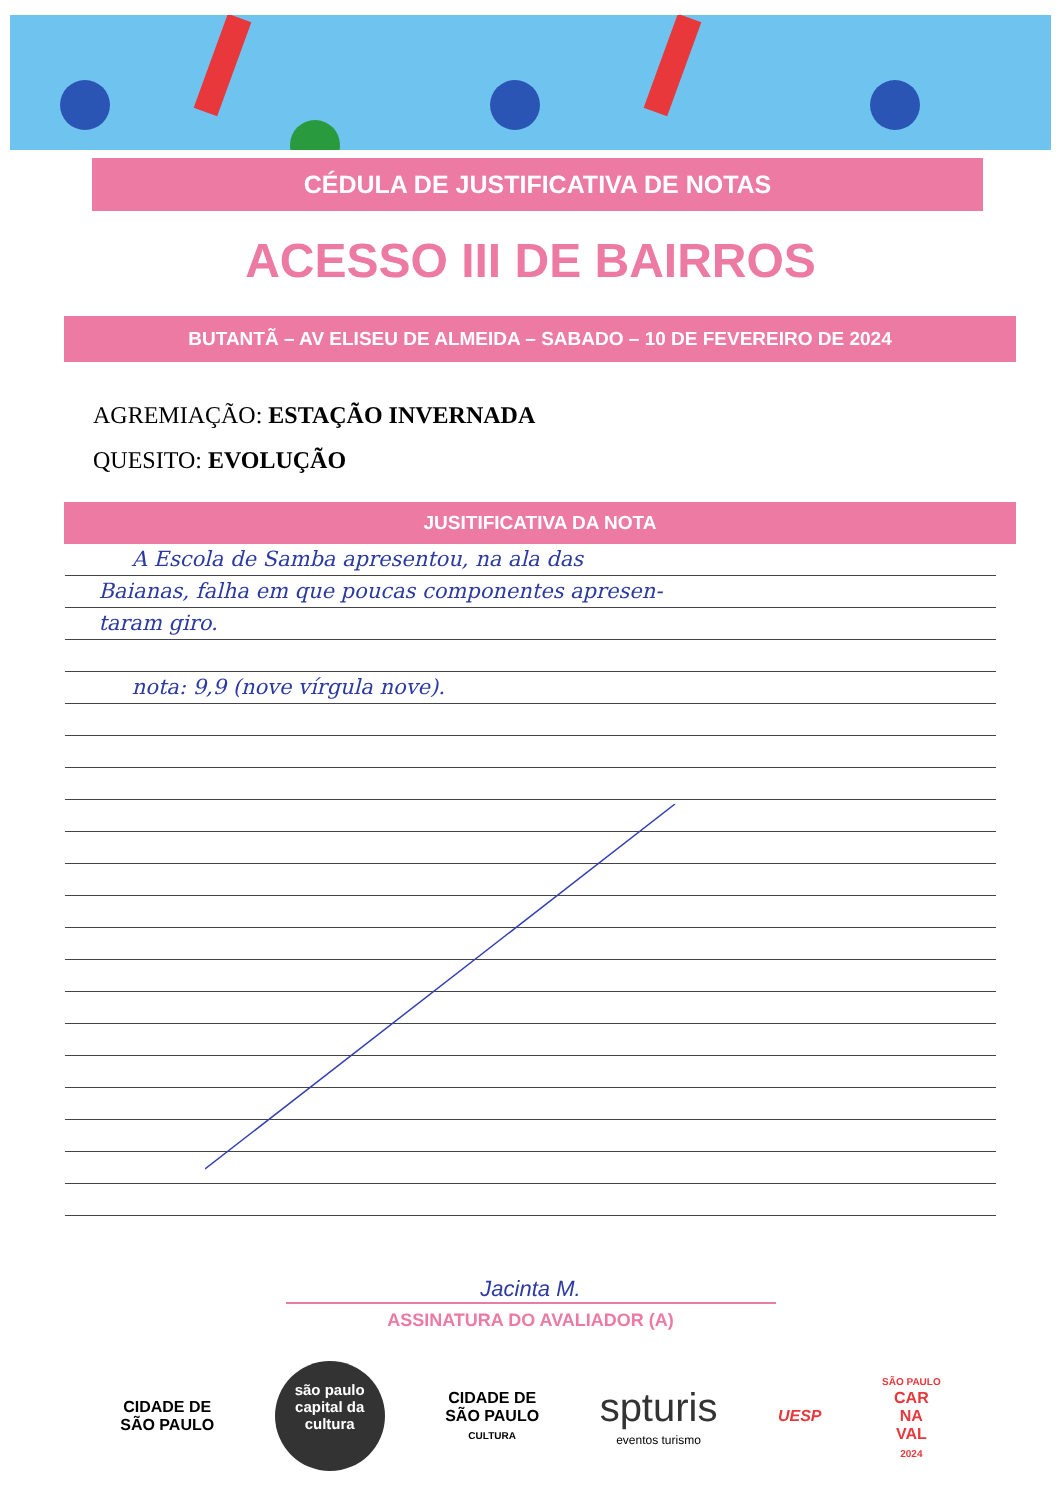CÉDULA DE JUSTIFICATIVA DE NOTAS
ACESSO III DE BAIRROS
BUTANTÃ – AV ELISEU DE ALMEIDA – SABADO – 10 DE FEVEREIRO DE 2024
AGREMIAÇÃO: ESTAÇÃO INVERNADA
QUESITO: EVOLUÇÃO
JUSITIFICATIVA DA NOTA
A Escola de Samba apresentou, na ala das
Baianas, falha em que poucas componentes apresen-
taram giro.
nota: 9,9 (nove vírgula nove).
Jacinta M.
ASSINATURA DO AVALIADOR (A)
CIDADE DE
SÃO PAULO
são paulo
capital da
cultura
CIDADE DE
SÃO PAULO
CULTURA
spturis
eventos turismo
UESP
SÃO PAULO
CAR
NA
VAL
2024